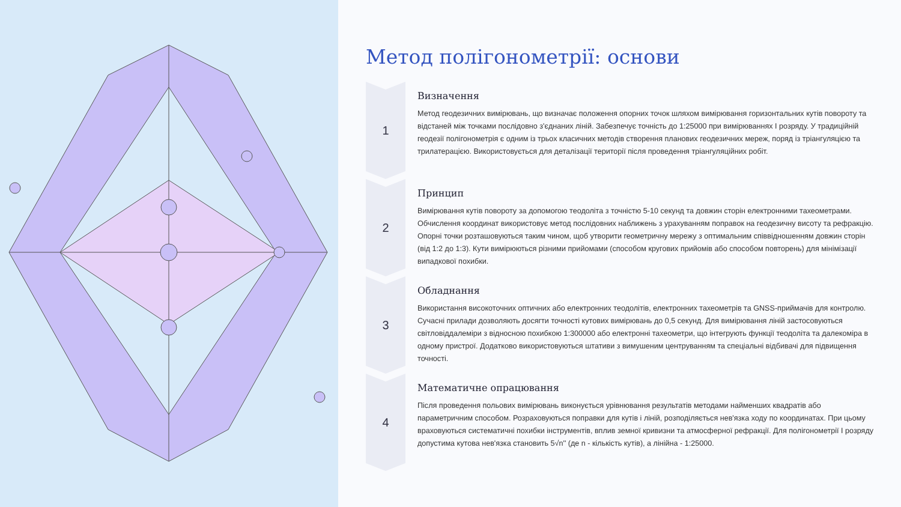Метод полігонометрії: основи
1
Визначення
Метод геодезичних вимірювань, що визначає положення опорних точок шляхом вимірювання горизонтальних кутів повороту та відстаней між точками послідовно з'єднаних ліній. Забезпечує точність до 1:25000 при вимірюваннях I розряду. У традиційній геодезії полігонометрія є одним із трьох класичних методів створення планових геодезичних мереж, поряд із тріангуляцією та трилатерацією. Використовується для деталізації території після проведення тріангуляційних робіт.
2
Принцип
Вимірювання кутів повороту за допомогою теодоліта з точністю 5-10 секунд та довжин сторін електронними тахеометрами. Обчислення координат використовує метод послідовних наближень з урахуванням поправок на геодезичну висоту та рефракцію. Опорні точки розташовуються таким чином, щоб утворити геометричну мережу з оптимальним співвідношенням довжин сторін (від 1:2 до 1:3). Кути вимірюються різними прийомами (способом кругових прийомів або способом повторень) для мінімізації випадкової похибки.
3
Обладнання
Використання високоточних оптичних або електронних теодолітів, електронних тахеометрів та GNSS-приймачів для контролю. Сучасні прилади дозволяють досягти точності кутових вимірювань до 0,5 секунд. Для вимірювання ліній застосовуються світловіддалеміри з відносною похибкою 1:300000 або електронні тахеометри, що інтегрують функції теодоліта та далекоміра в одному пристрої. Додатково використовуються штативи з вимушеним центруванням та спеціальні відбивачі для підвищення точності.
4
Математичне опрацювання
Після проведення польових вимірювань виконується урівнювання результатів методами найменших квадратів або параметричним способом. Розраховуються поправки для кутів і ліній, розподіляється нев'язка ходу по координатах. При цьому враховуються систематичні похибки інструментів, вплив земної кривизни та атмосферної рефракції. Для полігонометрії I розряду допустима кутова нев'язка становить 5√n'' (де n - кількість кутів), а лінійна - 1:25000.